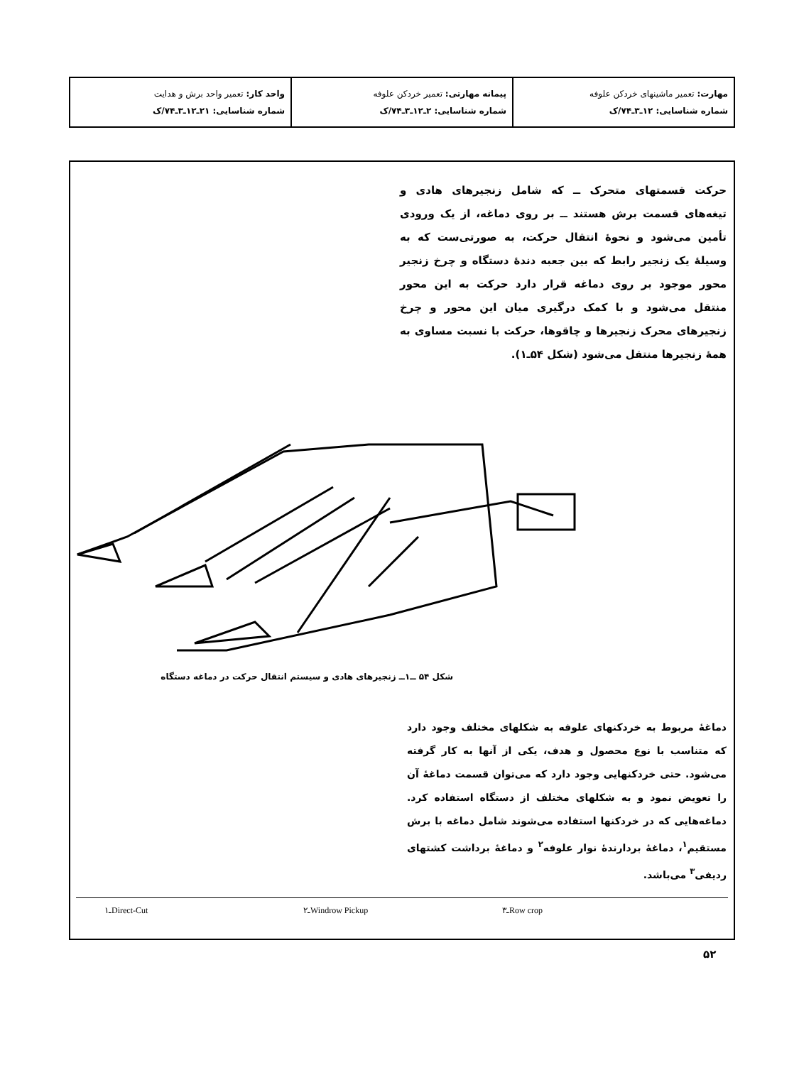| مهارت: تعمیر ماشینهای خردکن علوفه شماره شناسایی: ۱۲ـ۳ـ۷۴/ک | پیمانه مهارتی: تعمیر خردکن علوفه شماره شناسایی: ۲ـ۱۲ـ۳ـ۷۴/ک | واحد کار: تعمیر واحد برش و هدایت شماره شناسایی: ۲۱ـ۱۲ـ۳ـ۷۴/ک |
حرکت قسمتهای متحرک ــ که شامل زنجیرهای هادی و تیغه‌های قسمت برش هستند ــ بر روی دماغه، از یک ورودی تأمین می‌شود و نحوهٔ انتقال حرکت، به صورتی‌ست که به وسیلهٔ یک زنجیر رابط که بین جعبه دندهٔ دستگاه و چرخ زنجیر محور موجود بر روی دماغه قرار دارد حرکت به این محور منتقل می‌شود و با کمک درگیری میان این محور و چرخ زنجیرهای محرک زنجیرها و چاقوها، حرکت با نسبت مساوی به همهٔ زنجیرها منتقل می‌شود (شکل ۵۴ـ۱).
شکل ۵۴ ــ۱ــ زنجیرهای هادی و سیستم انتقال حرکت در دماغه دستگاه
دماغهٔ مربوط به خردکنهای علوفه به شکلهای مختلف وجود دارد که متناسب با نوع محصول و هدف، یکی از آنها به کار گرفته می‌شود. حتی خردکنهایی وجود دارد که می‌توان قسمت دماغهٔ آن را تعویض نمود و به شکلهای مختلف از دستگاه استفاده کرد. دماغه‌هایی که در خردکنها استفاده می‌شوند شامل دماغه با برش مستقیم<sup>۱</sup>، دماغهٔ بردارندهٔ نوار علوفه<sup>۲</sup> و دماغهٔ برداشت کشتهای ردیفی<sup>۳</sup> می‌باشد.
۱ـDirect-Cut ۲ـWindrow Pickup ۳ـRow crop
۵۲